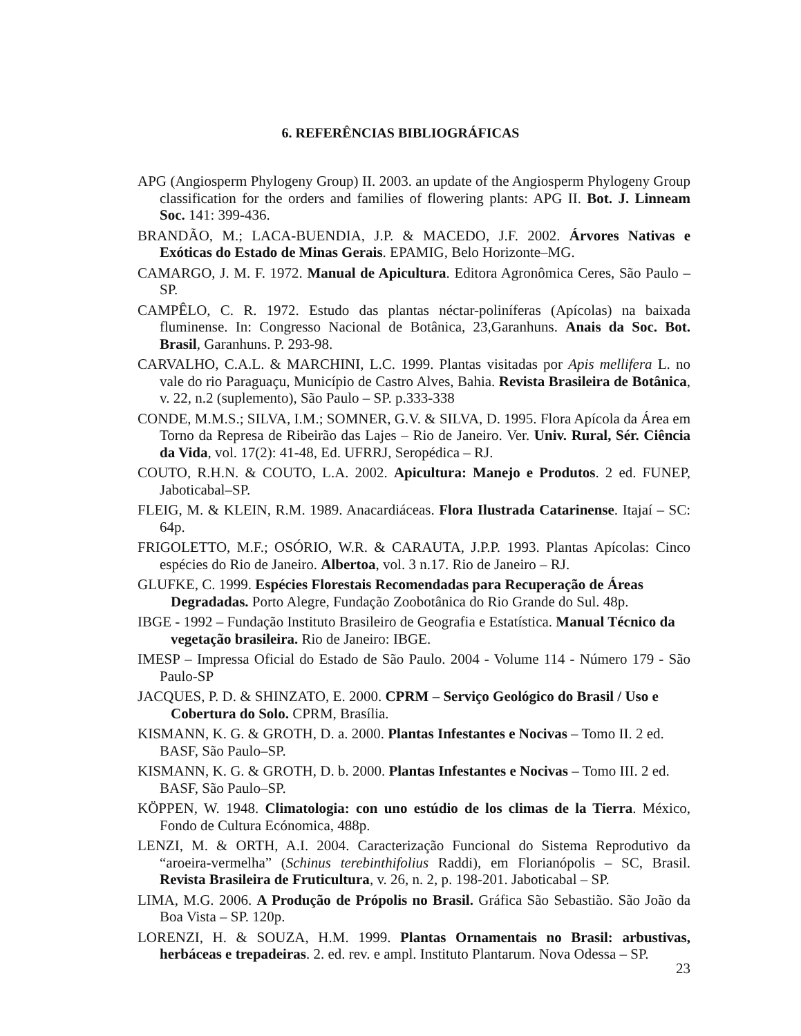6. REFERÊNCIAS BIBLIOGRÁFICAS
APG (Angiosperm Phylogeny Group) II. 2003. an update of the Angiosperm Phylogeny Group classification for the orders and families of flowering plants: APG II. Bot. J. Linneam Soc. 141: 399-436.
BRANDÃO, M.; LACA-BUENDIA, J.P. & MACEDO, J.F. 2002. Árvores Nativas e Exóticas do Estado de Minas Gerais. EPAMIG, Belo Horizonte–MG.
CAMARGO, J. M. F. 1972. Manual de Apicultura. Editora Agronômica Ceres, São Paulo – SP.
CAMPÊLO, C. R. 1972. Estudo das plantas néctar-poliníferas (Apícolas) na baixada fluminense. In: Congresso Nacional de Botânica, 23,Garanhuns. Anais da Soc. Bot. Brasil, Garanhuns. P. 293-98.
CARVALHO, C.A.L. & MARCHINI, L.C. 1999. Plantas visitadas por Apis mellifera L. no vale do rio Paraguaçu, Município de Castro Alves, Bahia. Revista Brasileira de Botânica, v. 22, n.2 (suplemento), São Paulo – SP. p.333-338
CONDE, M.M.S.; SILVA, I.M.; SOMNER, G.V. & SILVA, D. 1995. Flora Apícola da Área em Torno da Represa de Ribeirão das Lajes – Rio de Janeiro. Ver. Univ. Rural, Sér. Ciência da Vida, vol. 17(2): 41-48, Ed. UFRRJ, Seropédica – RJ.
COUTO, R.H.N. & COUTO, L.A. 2002. Apicultura: Manejo e Produtos. 2 ed. FUNEP, Jaboticabal–SP.
FLEIG, M. & KLEIN, R.M. 1989. Anacardiáceas. Flora Ilustrada Catarinense. Itajaí – SC: 64p.
FRIGOLETTO, M.F.; OSÓRIO, W.R. & CARAUTA, J.P.P. 1993. Plantas Apícolas: Cinco espécies do Rio de Janeiro. Albertoa, vol. 3 n.17. Rio de Janeiro – RJ.
GLUFKE, C. 1999. Espécies Florestais Recomendadas para Recuperação de Áreas Degradadas. Porto Alegre, Fundação Zoobotânica do Rio Grande do Sul. 48p.
IBGE - 1992 – Fundação Instituto Brasileiro de Geografia e Estatística. Manual Técnico da vegetação brasileira. Rio de Janeiro: IBGE.
IMESP – Impressa Oficial do Estado de São Paulo. 2004 - Volume 114 - Número 179 - São Paulo-SP
JACQUES, P. D. & SHINZATO, E. 2000. CPRM – Serviço Geológico do Brasil / Uso e Cobertura do Solo. CPRM, Brasília.
KISMANN, K. G. & GROTH, D. a. 2000. Plantas Infestantes e Nocivas – Tomo II. 2 ed. BASF, São Paulo–SP.
KISMANN, K. G. & GROTH, D. b. 2000. Plantas Infestantes e Nocivas – Tomo III. 2 ed. BASF, São Paulo–SP.
KÖPPEN, W. 1948. Climatologia: con uno estúdio de los climas de la Tierra. México, Fondo de Cultura Ecónomica, 488p.
LENZI, M. & ORTH, A.I. 2004. Caracterização Funcional do Sistema Reprodutivo da “aroeira-vermelha” (Schinus terebinthifolius Raddi), em Florianópolis – SC, Brasil. Revista Brasileira de Fruticultura, v. 26, n. 2, p. 198-201. Jaboticabal – SP.
LIMA, M.G. 2006. A Produção de Própolis no Brasil. Gráfica São Sebastião. São João da Boa Vista – SP. 120p.
LORENZI, H. & SOUZA, H.M. 1999. Plantas Ornamentais no Brasil: arbustivas, herbáceas e trepadeiras. 2. ed. rev. e ampl. Instituto Plantarum. Nova Odessa – SP.
23